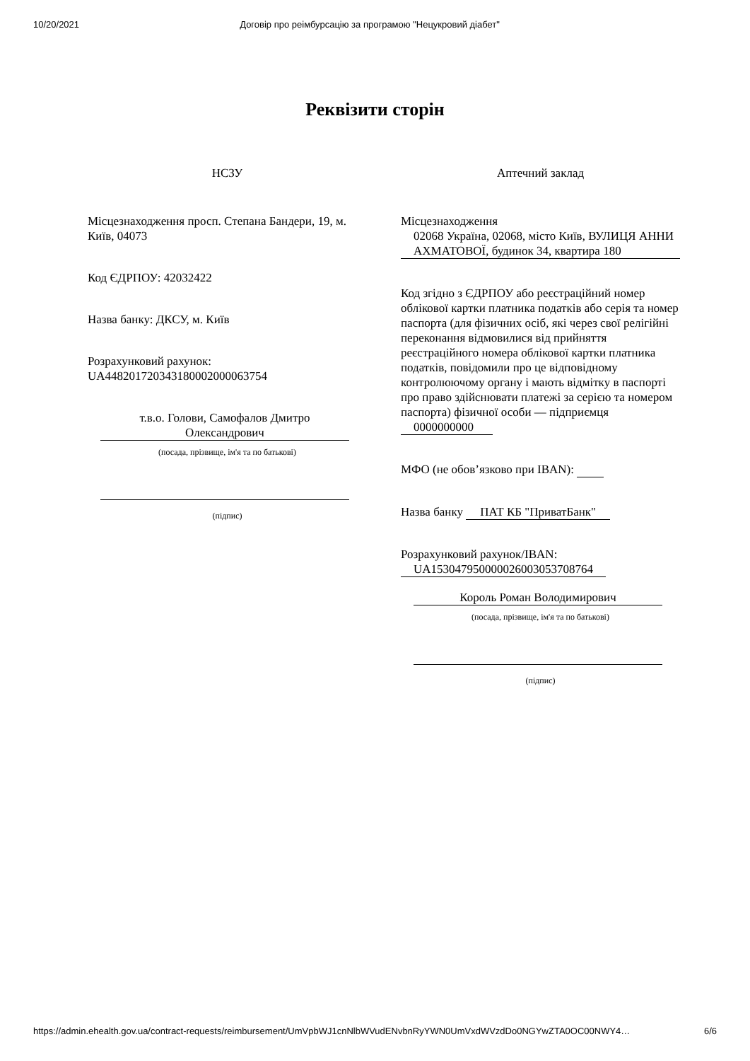10/20/2021 Договір про реімбурсацію за програмою "Нецукровий діабет"
Реквізити сторін
НСЗУ
Місцезнаходження просп. Степана Бандери, 19, м. Київ, 04073
Код ЄДРПОУ: 42032422
Назва банку: ДКСУ, м. Київ
Розрахунковий рахунок: UA448201720343180002000063754
т.в.о. Голови, Самофалов Дмитро Олександрович
(посада, прізвище, ім'я та по батькові)
(підпис)
Аптечний заклад
Місцезнаходження
02068 Україна, 02068, місто Київ, ВУЛИЦЯ АННИ АХМАТОВОЇ, будинок 34, квартира 180
Код згідно з ЄДРПОУ або реєстраційний номер облікової картки платника податків або серія та номер паспорта (для фізичних осіб, які через свої релігійні переконання відмовилися від прийняття реєстраційного номера облікової картки платника податків, повідомили про це відповідному контролюючому органу і мають відмітку в паспорті про право здійснювати платежі за серією та номером паспорта) фізичної особи — підприємця
0000000000
МФО (не обов’язково при IBAN):
Назва банку ПАТ КБ "ПриватБанк"
Розрахунковий рахунок/IBAN:
UA153047950000026003053708764
Король Роман Володимирович
(посада, прізвище, ім'я та по батькові)
(підпис)
https://admin.ehealth.gov.ua/contract-requests/reimbursement/UmVpbWJ1cnNlbWVudENvbnRyYWN0UmVxdWVzdDo0NGYwZTA0OC00NWY4… 6/6